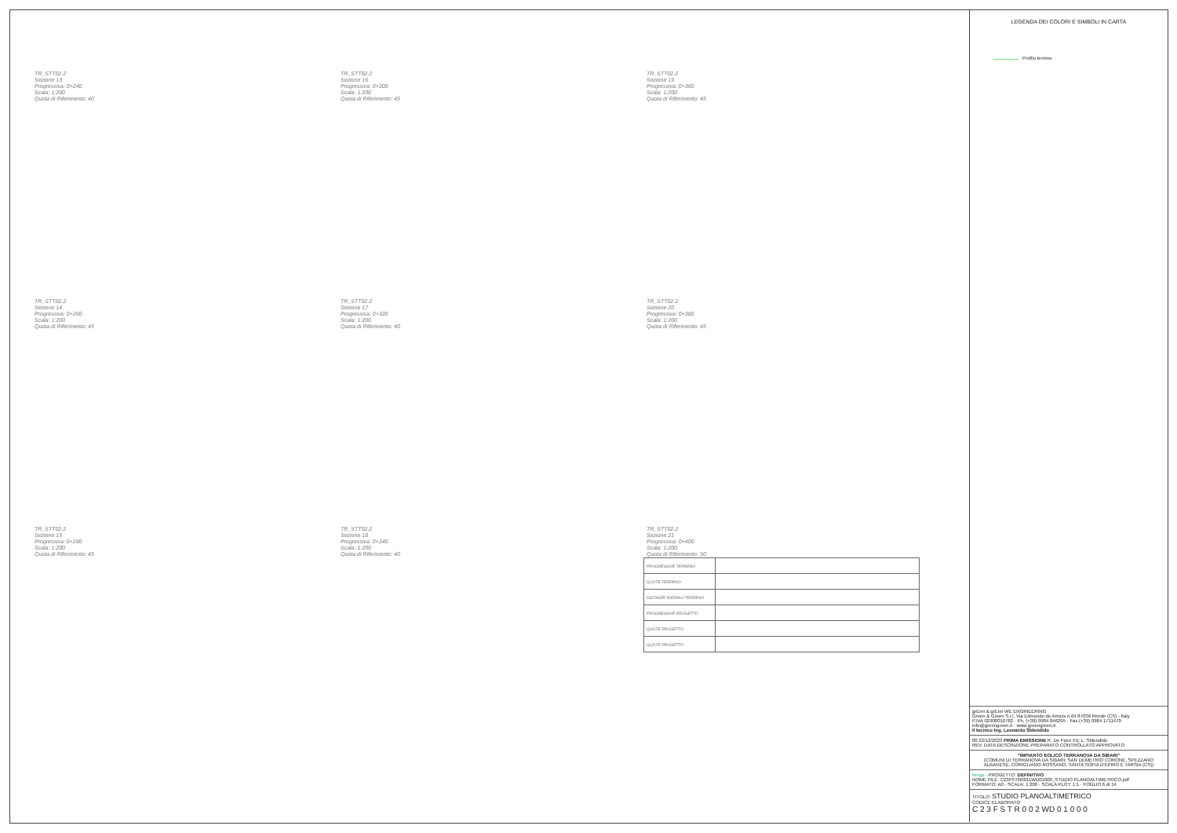TR_STT02.2
Sezione 13
Progressiva: 0+240
Scala: 1:200
Quota di Riferimento: 40
TR_STT02.2
Sezione 16
Progressiva: 0+300
Scala: 1:200
Quota di Riferimento: 45
TR_STT02.2
Sezione 19
Progressiva: 0+360
Scala: 1:200
Quota di Riferimento: 45
TR_STT02.2
Sezione 14
Progressiva: 0+260
Scala: 1:200
Quota di Riferimento: 45
TR_STT02.2
Sezione 17
Progressiva: 0+320
Scala: 1:200
Quota di Riferimento: 40
TR_STT02.2
Sezione 20
Progressiva: 0+380
Scala: 1:200
Quota di Riferimento: 45
TR_STT02.2
Sezione 15
Progressiva: 0+280
Scala: 1:200
Quota di Riferimento: 45
TR_STT02.2
Sezione 18
Progressiva: 0+340
Scala: 1:200
Quota di Riferimento: 40
TR_STT02.2
Sezione 21
Progressiva: 0+400
Scala: 1:200
Quota di Riferimento: 50
| PROGRESSIVE TERRENO | |
| QUOTE TERRENO | |
| DISTANZE PARZIALI TERRENO | |
| PROGRESSIVE PROGETTO | |
| QUOTE PROGETTO | |
| QUOTE PROGETTO | |
LEGENDA DEI COLORI E SIMBOLI IN CARTA
Profilo terreno
grEen & grEen WE ENGINEERING
Green & Green S.r.l. Via Edmondo de Amicis n.64 87036 Rende (CS) - Italy
P.IVA 02900010782 · Ph. (+39) 0984 846295 · Fax (+39) 0984 1711470
info@greengreen.it · www.greengreen.it
Il tecnico Ing. Leonardo Sblendido
00 22/12/2023 PRIMA EMISSIONE R. De Fiore P.E L. Sblendido
REV. DATA DESCRIZIONE PREPARATO CONTROLLATO APPROVATO
"IMPIANTO EOLICO TERRANOVA DA SIBARI"
(COMUNI DI TERRANOVA DA SIBARI, SAN DEMETRIO CORONE, SPEZZANO ALBANESE, CORIGLIANO-ROSSANO, SANTA SOFIA D'EPIRO E TARSIA (CS))
hergo · PROGETTO: DEFINITIVO
NOME FILE: C23FSTR0011WD01000_STUDIO PLANOALTIMETRICO.pdf
FORMATO: A0 · SCALA: 1:200 · SCALA PLOT: 1:1 · FOGLIO 6 di 14
TITOLO: STUDIO PLANOALTIMETRICO
CODICE ELABORATO
C 2 3 F S T R 0 0 2 WD 0 1 0 0 0